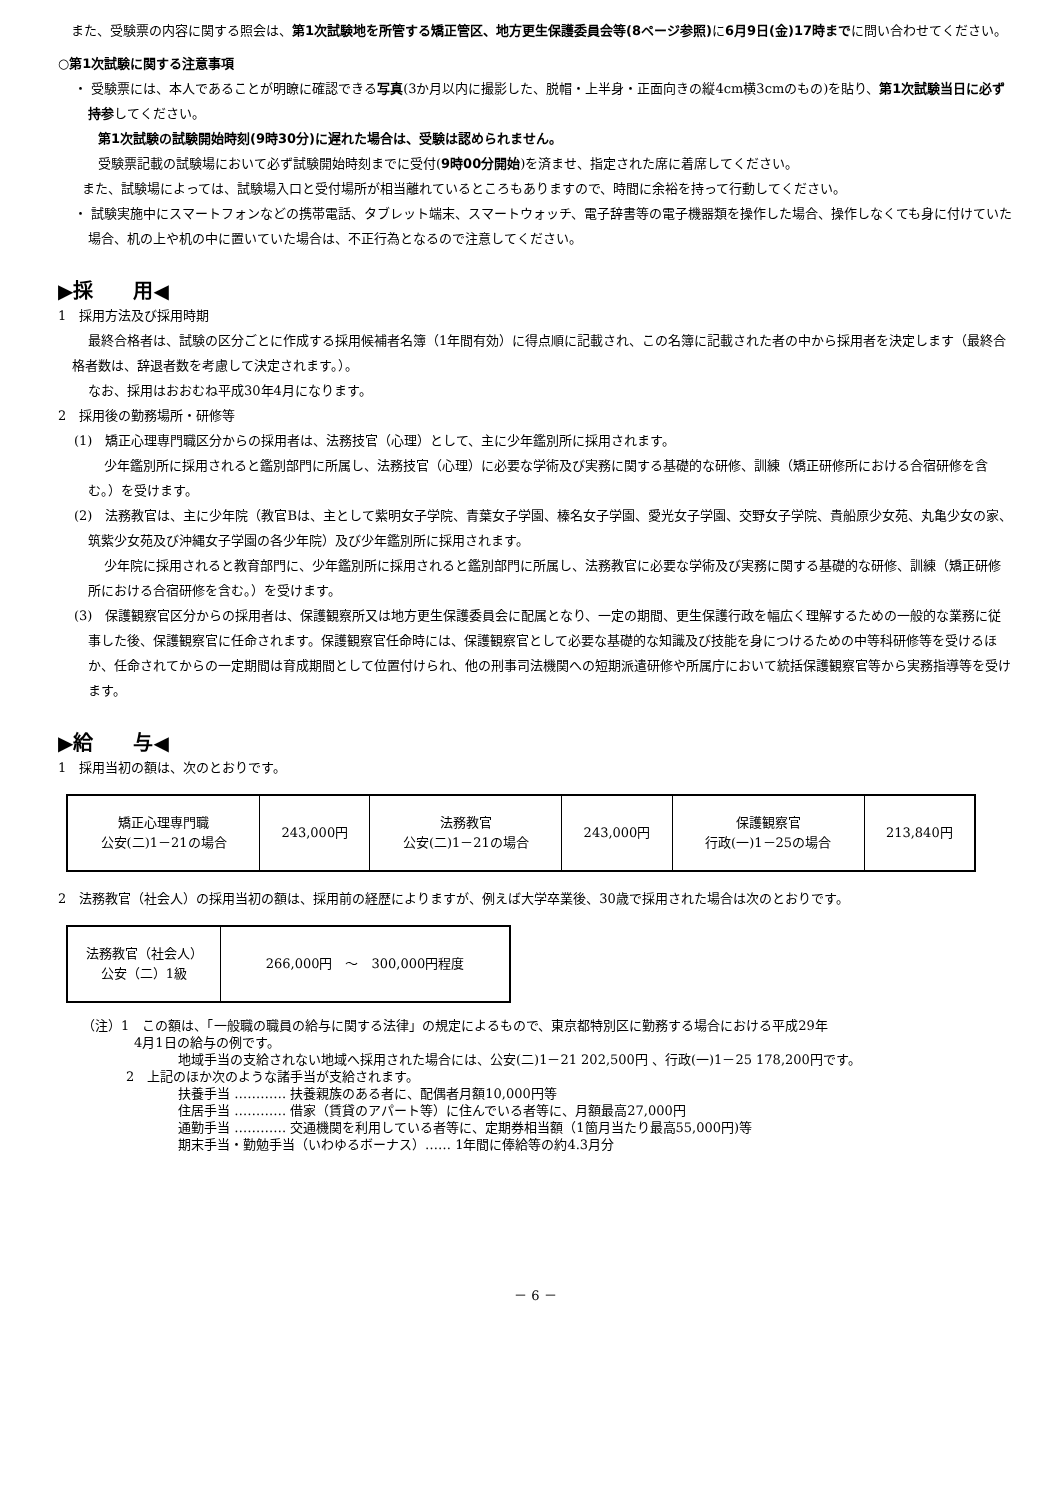また、受験票の内容に関する照会は、第1次試験地を所管する矯正管区、地方更生保護委員会等(8ページ参照) に6月9日(金)17時までに問い合わせてください。
○第1次試験に関する注意事項
・ 受験票には、本人であることが明瞭に確認できる写真(3か月以内に撮影した、脱帽・上半身・正面向きの縦4cm横3cmのもの)を貼り、第1次試験当日に必ず持参してください。
第1次試験の試験開始時刻(9時30分)に遅れた場合は、受験は認められません。
受験票記載の試験場において必ず試験開始時刻までに受付(9時00分開始)を済ませ、指定された席に着席してください。
また、試験場によっては、試験場入口と受付場所が相当離れているところもありますので、時間に余裕を持って行動してください。
・ 試験実施中にスマートフォンなどの携帯電話、タブレット端末、スマートウォッチ、電子辞書等の電子機器類を操作した場合、操作しなくても身に付けていた場合、机の上や机の中に置いていた場合は、不正行為となるので注意してください。
▶採　　用◀
1　採用方法及び採用時期
最終合格者は、試験の区分ごとに作成する採用候補者名簿（1年間有効）に得点順に記載され、この名簿に記載された者の中から採用者を決定します（最終合格者数は、辞退者数を考慮して決定されます。）。
なお、採用はおおむね平成30年4月になります。
2　採用後の勤務場所・研修等
(1)　矯正心理専門職区分からの採用者は、法務技官（心理）として、主に少年鑑別所に採用されます。
少年鑑別所に採用されると鑑別部門に所属し、法務技官（心理）に必要な学術及び実務に関する基礎的な研修、訓練（矯正研修所における合宿研修を含む。）を受けます。
(2)　法務教官は、主に少年院（教官Bは、主として紫明女子学院、青葉女子学園、榛名女子学園、愛光女子学園、交野女子学院、貴船原少女苑、丸亀少女の家、筑紫少女苑及び沖縄女子学園の各少年院）及び少年鑑別所に採用されます。
少年院に採用されると教育部門に、少年鑑別所に採用されると鑑別部門に所属し、法務教官に必要な学術及び実務に関する基礎的な研修、訓練（矯正研修所における合宿研修を含む。）を受けます。
(3)　保護観察官区分からの採用者は、保護観察所又は地方更生保護委員会に配属となり、一定の期間、更生保護行政を幅広く理解するための一般的な業務に従事した後、保護観察官に任命されます。保護観察官任命時には、保護観察官として必要な基礎的な知識及び技能を身につけるための中等科研修等を受けるほか、任命されてからの一定期間は育成期間として位置付けられ、他の刑事司法機関への短期派遣研修や所属庁において統括保護観察官等から実務指導等を受けます。
▶給　　与◀
1　採用当初の額は、次のとおりです。
| 矯正心理専門職 公安(二)1－21の場合 | 243,000円 | 法務教官 公安(二)1－21の場合 | 243,000円 | 保護観察官 行政(一)1－25の場合 | 213,840円 |
2　法務教官（社会人）の採用当初の額は、採用前の経歴によりますが、例えば大学卒業後、30歳で採用された場合は次のとおりです。
| 法務教官（社会人） 公安（二）1級 | 266,000円 ～ 300,000円程度 |
（注）1　この額は、「一般職の職員の給与に関する法律」の規定によるもので、東京都特別区に勤務する場合における平成29年
　　　　4月1日の給与の例です。
地域手当の支給されない地域へ採用された場合には、公安(二)1－21 202,500円 、行政(一)1－25 178,200円です。
2　上記のほか次のような諸手当が支給されます。
扶養手当 ………… 扶養親族のある者に、配偶者月額10,000円等
住居手当 ………… 借家（賃貸のアパート等）に住んでいる者等に、月額最高27,000円
通勤手当 ………… 交通機関を利用している者等に、定期券相当額（1箇月当たり最高55,000円)等
期末手当・勤勉手当（いわゆるボーナス）…… 1年間に俸給等の約4.3月分
－ 6 －